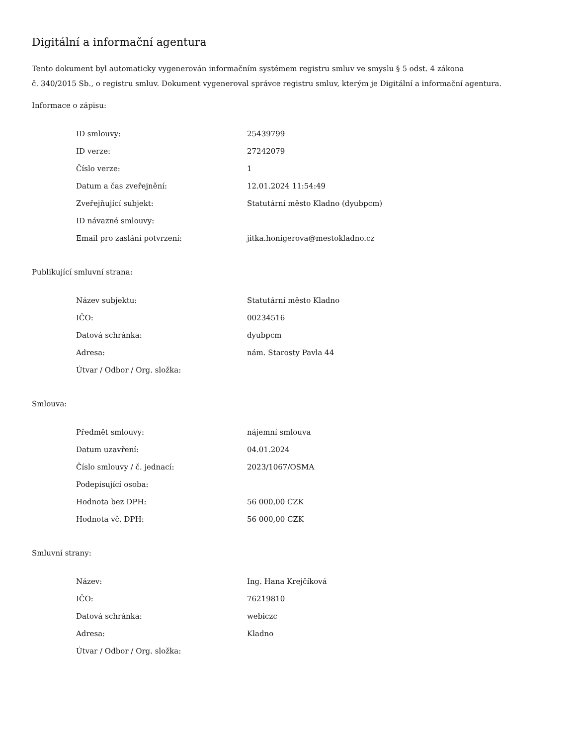Digitální a informační agentura
Tento dokument byl automaticky vygenerován informačním systémem registru smluv ve smyslu § 5 odst. 4 zákona
č. 340/2015 Sb., o registru smluv. Dokument vygeneroval správce registru smluv, kterým je Digitální a informační agentura.
Informace o zápisu:
| ID smlouvy: | 25439799 |
| ID verze: | 27242079 |
| Číslo verze: | 1 |
| Datum a čas zveřejnění: | 12.01.2024 11:54:49 |
| Zveřejňující subjekt: | Statutární město Kladno (dyubpcm) |
| ID návazné smlouvy: | |
| Email pro zaslání potvrzení: | jitka.honigerova@mestokladno.cz |
Publikující smluvní strana:
| Název subjektu: | Statutární město Kladno |
| IČO: | 00234516 |
| Datová schránka: | dyubpcm |
| Adresa: | nám. Starosty Pavla 44 |
| Útvar / Odbor / Org. složka: | |
Smlouva:
| Předmět smlouvy: | nájemní smlouva |
| Datum uzavření: | 04.01.2024 |
| Číslo smlouvy / č. jednací: | 2023/1067/OSMA |
| Podepisující osoba: | |
| Hodnota bez DPH: | 56 000,00 CZK |
| Hodnota vč. DPH: | 56 000,00 CZK |
Smluvní strany:
| Název: | Ing. Hana Krejčíková |
| IČO: | 76219810 |
| Datová schránka: | webiczc |
| Adresa: | Kladno |
| Útvar / Odbor / Org. složka: | |